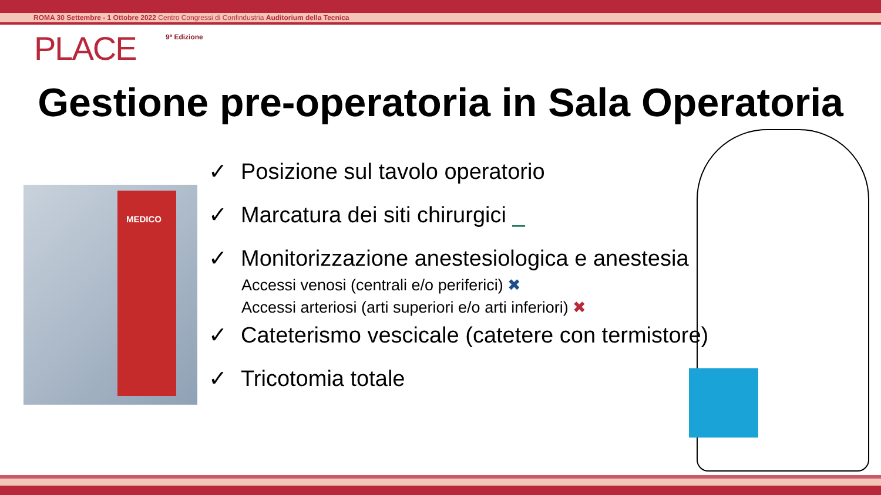ROMA 30 Settembre - 1 Ottobre 2022 Centro Congressi di Confindustria Auditorium della Tecnica
PLACE 9ª Edizione
Gestione pre-operatoria in Sala Operatoria
MEDICO
✓ Posizione sul tavolo operatorio
✓ Marcatura dei siti chirurgici _
✓ Monitorizzazione anestesiologica e anestesia
Accessi venosi (centrali e/o periferici) ✖
Accessi arteriosi (arti superiori e/o arti inferiori) ✖
✓ Cateterismo vescicale (catetere con termistore)
✓ Tricotomia totale